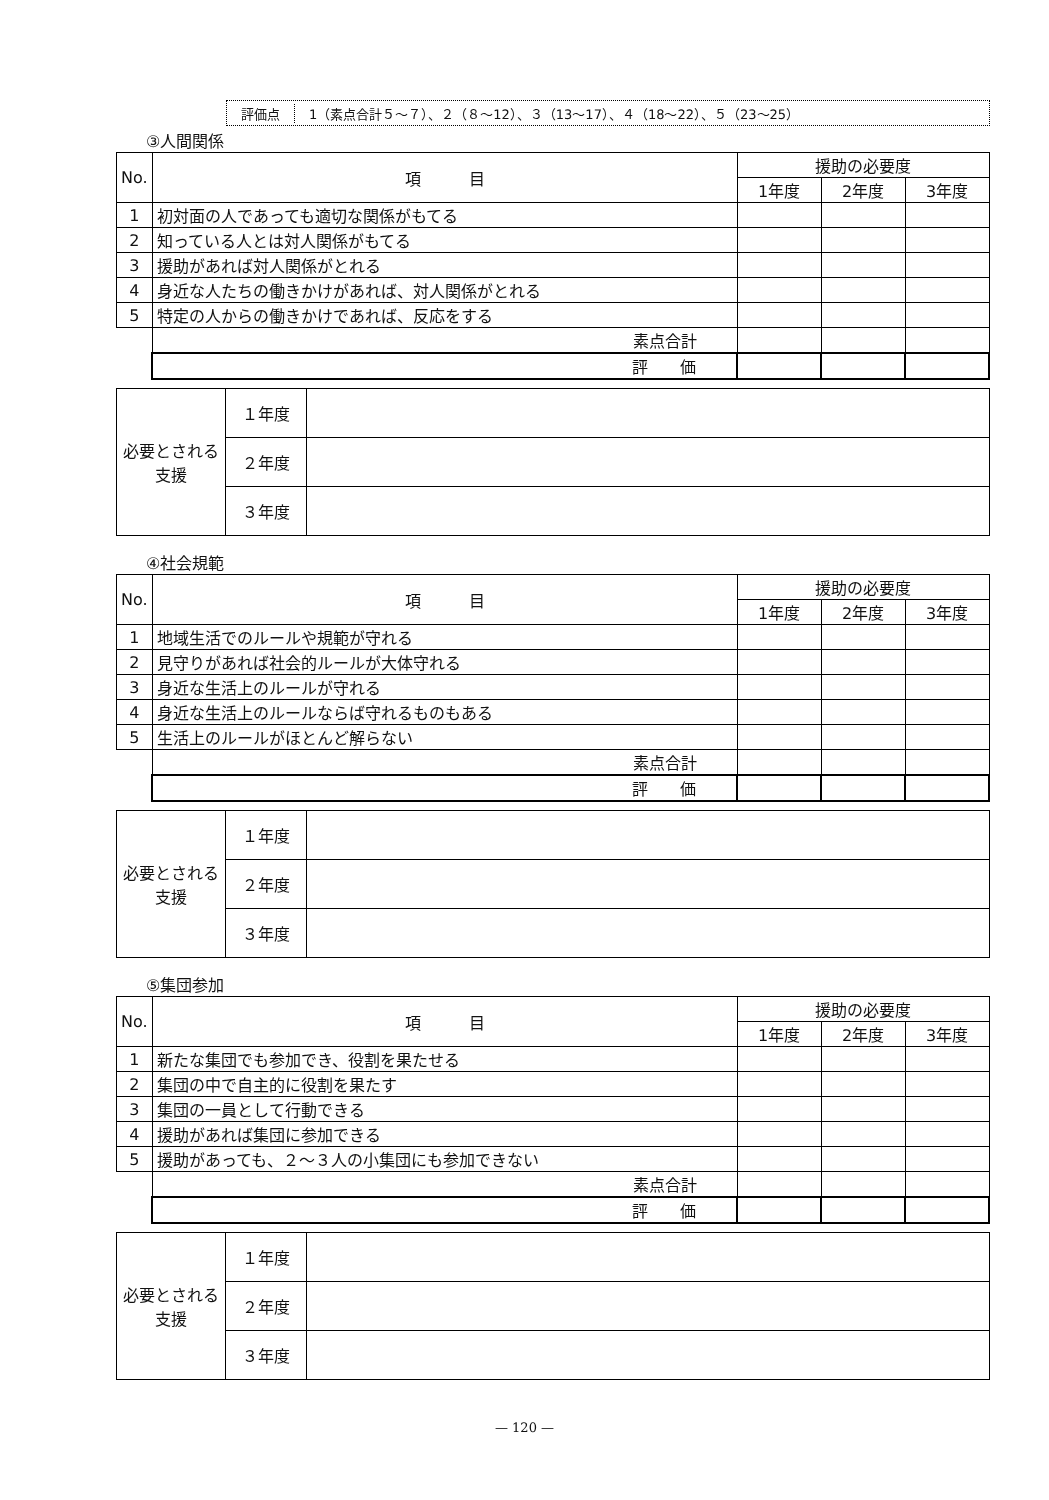評価点
1（素点合計５～７）、２（８～12）、３（13～17）、４（18～22）、５（23～25）
③人間関係
| No. | 項 目 | 援助の必要度 | | |
| --- | --- | --- | --- | --- |
| | | 1年度 | 2年度 | 3年度 |
| 1 | 初対面の人であっても適切な関係がもてる | | | |
| 2 | 知っている人とは対人関係がもてる | | | |
| 3 | 援助があれば対人関係がとれる | | | |
| 4 | 身近な人たちの働きかけがあれば、対人関係がとれる | | | |
| 5 | 特定の人からの働きかけであれば、反応をする | | | |
| | 素点合計 | | | |
| | 評 価 | | | |
| 必要とされる支援 | １年度 | |
| | ２年度 | |
| | ３年度 | |
④社会規範
| No. | 項 目 | 援助の必要度 | | |
| --- | --- | --- | --- | --- |
| | | 1年度 | 2年度 | 3年度 |
| 1 | 地域生活でのルールや規範が守れる | | | |
| 2 | 見守りがあれば社会的ルールが大体守れる | | | |
| 3 | 身近な生活上のルールが守れる | | | |
| 4 | 身近な生活上のルールならば守れるものもある | | | |
| 5 | 生活上のルールがほとんど解らない | | | |
| | 素点合計 | | | |
| | 評 価 | | | |
| 必要とされる支援 | １年度 | |
| | ２年度 | |
| | ３年度 | |
⑤集団参加
| No. | 項 目 | 援助の必要度 | | |
| --- | --- | --- | --- | --- |
| | | 1年度 | 2年度 | 3年度 |
| 1 | 新たな集団でも参加でき、役割を果たせる | | | |
| 2 | 集団の中で自主的に役割を果たす | | | |
| 3 | 集団の一員として行動できる | | | |
| 4 | 援助があれば集団に参加できる | | | |
| 5 | 援助があっても、２～３人の小集団にも参加できない | | | |
| | 素点合計 | | | |
| | 評 価 | | | |
| 必要とされる支援 | １年度 | |
| | ２年度 | |
| | ３年度 | |
— 120 —